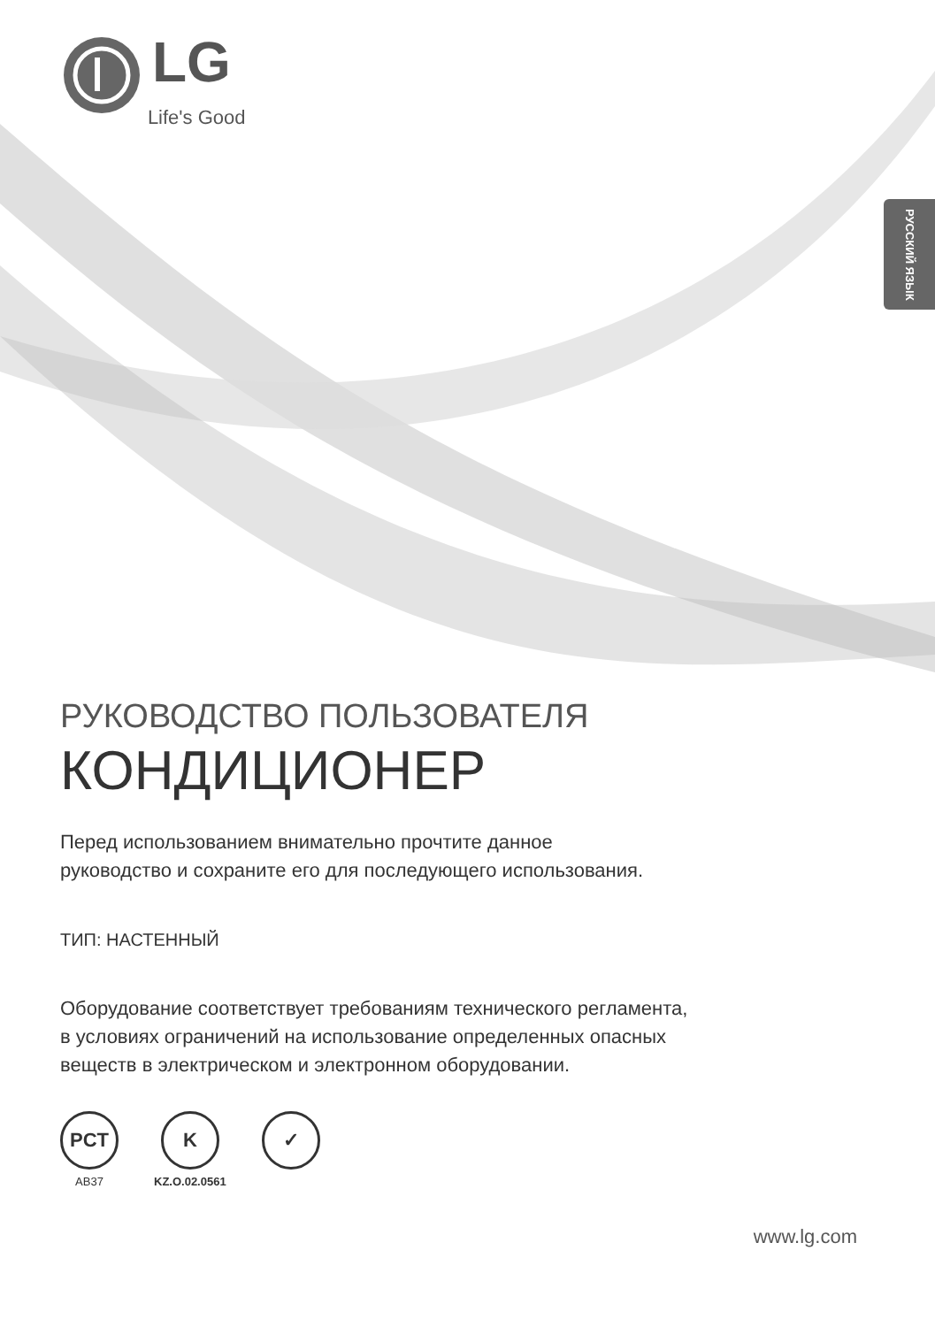LG Life's Good
РУССКИЙ ЯЗЫК
РУКОВОДСТВО ПОЛЬЗОВАТЕЛЯ
КОНДИЦИОНЕР
Перед использованием внимательно прочтите данное
руководство и сохраните его для последующего использования.
ТИП: НАСТЕННЫЙ
Оборудование соответствует требованиям технического регламента,
в условиях ограничений на использование определенных опасных
веществ в электрическом и электронном оборудовании.
PCT
AB37
K
KZ.O.02.0561
✓
www.lg.com